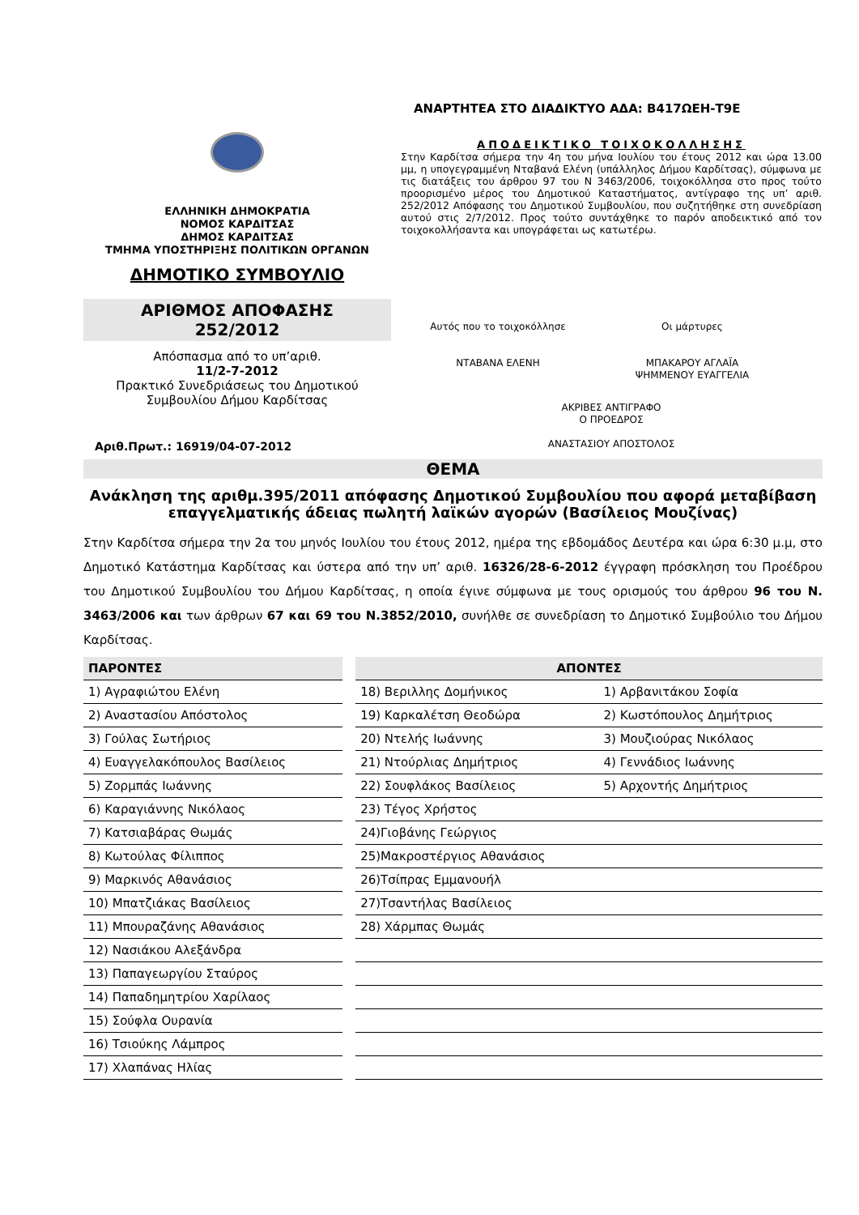ΕΛΛΗΝΙΚΗ ΔΗΜΟΚΡΑΤΙΑ
ΝΟΜΟΣ ΚΑΡΔΙΤΣΑΣ
ΔΗΜΟΣ ΚΑΡΔΙΤΣΑΣ
ΤΜΗΜΑ ΥΠΟΣΤΗΡΙΞΗΣ ΠΟΛΙΤΙΚΩΝ ΟΡΓΑΝΩΝ
ΔΗΜΟΤΙΚΟ ΣΥΜΒΟΥΛΙΟ
ΑΡΙΘΜΟΣ ΑΠΟΦΑΣΗΣ
252/2012
Απόσπασμα από το υπ’αριθ.
11/2-7-2012
Πρακτικό Συνεδριάσεως του Δημοτικού Συμβουλίου Δήμου Καρδίτσας
Αριθ.Πρωτ.: 16919/04-07-2012
ΑΝΑΡΤΗΤΕΑ ΣΤΟ ΔΙΑΔΙΚΤΥΟ ΑΔΑ: Β417ΩΕΗ-Τ9Ε
ΑΠΟΔΕΙΚΤΙΚΟ ΤΟΙΧΟΚΟΛΛΗΣΗΣ
Στην Καρδίτσα σήμερα την 4η του μήνα Ιουλίου του έτους 2012 και ώρα 13.00 μμ, η υπογεγραμμένη Νταβανά Ελένη (υπάλληλος Δήμου Καρδίτσας), σύμφωνα με τις διατάξεις του άρθρου 97 του Ν 3463/2006, τοιχοκόλλησα στο προς τούτο προορισμένο μέρος του Δημοτικού Καταστήματος, αντίγραφο της υπ’ αριθ. 252/2012 Απόφασης του Δημοτικού Συμβουλίου, που συζητήθηκε στη συνεδρίαση αυτού στις 2/7/2012. Προς τούτο συντάχθηκε το παρόν αποδεικτικό από τον τοιχοκολλήσαντα και υπογράφεται ως κατωτέρω.
Αυτός που το τοιχοκόλλησε
ΝΤΑΒΑΝΑ ΕΛΕΝΗ
Οι μάρτυρες
ΜΠΑΚΑΡΟΥ ΑΓΛΑΪΑ
ΨΗΜΜΕΝΟΥ ΕΥΑΓΓΕΛΙΑ
ΑΚΡΙΒΕΣ ΑΝΤΙΓΡΑΦΟ
Ο ΠΡΟΕΔΡΟΣ
ΑΝΑΣΤΑΣΙΟΥ ΑΠΟΣΤΟΛΟΣ
ΘΕΜΑ
Ανάκληση της αριθμ.395/2011 απόφασης Δημοτικού Συμβουλίου που αφορά μεταβίβαση επαγγελματικής άδειας πωλητή λαϊκών αγορών (Βασίλειος Μουζίνας)
Στην Καρδίτσα σήμερα την 2α του μηνός Ιουλίου του έτους 2012, ημέρα της εβδομάδος Δευτέρα και ώρα 6:30 μ.μ, στο Δημοτικό Κατάστημα Καρδίτσας και ύστερα από την υπ’ αριθ. 16326/28-6-2012 έγγραφη πρόσκληση του Προέδρου του Δημοτικού Συμβουλίου του Δήμου Καρδίτσας, η οποία έγινε σύμφωνα με τους ορισμούς του άρθρου 96 του Ν. 3463/2006 και των άρθρων 67 και 69 του Ν.3852/2010, συνήλθε σε συνεδρίαση το Δημοτικό Συμβούλιο του Δήμου Καρδίτσας.
| ΠΑΡΟΝΤΕΣ | | ΑΠΟΝΤΕΣ | |
| 1) Αγραφιώτου Ελένη | | 18) Βεριλλης Δομήνικος | 1) Αρβανιτάκου Σοφία |
| 2) Αναστασίου Απόστολος | | 19) Καρκαλέτση Θεοδώρα | 2) Κωστόπουλος Δημήτριος |
| 3) Γούλας Σωτήριος | | 20) Ντελής Ιωάννης | 3) Μουζιούρας Νικόλαος |
| 4) Ευαγγελακόπουλος Βασίλειος | | 21) Ντούρλιας Δημήτριος | 4) Γεννάδιος Ιωάννης |
| 5) Ζορμπάς Ιωάννης | | 22) Σουφλάκος Βασίλειος | 5) Αρχοντής Δημήτριος |
| 6) Καραγιάννης Νικόλαος | | 23) Τέγος Χρήστος | |
| 7) Κατσιαβάρας Θωμάς | | 24)Γιοβάνης Γεώργιος | |
| 8) Κωτούλας Φίλιππος | | 25)Μακροστέργιος Αθανάσιος | |
| 9) Μαρκινός Αθανάσιος | | 26)Τσίπρας Εμμανουήλ | |
| 10) Μπατζιάκας Βασίλειος | | 27)Τσαντήλας Βασίλειος | |
| 11) Μπουραζάνης Αθανάσιος | | 28) Χάρμπας Θωμάς | |
| 12) Νασιάκου Αλεξάνδρα | | | |
| 13) Παπαγεωργίου Σταύρος | | | |
| 14) Παπαδημητρίου Χαρίλαος | | | |
| 15) Σούφλα Ουρανία | | | |
| 16) Τσιούκης Λάμπρος | | | |
| 17) Χλαπάνας Ηλίας | | | |